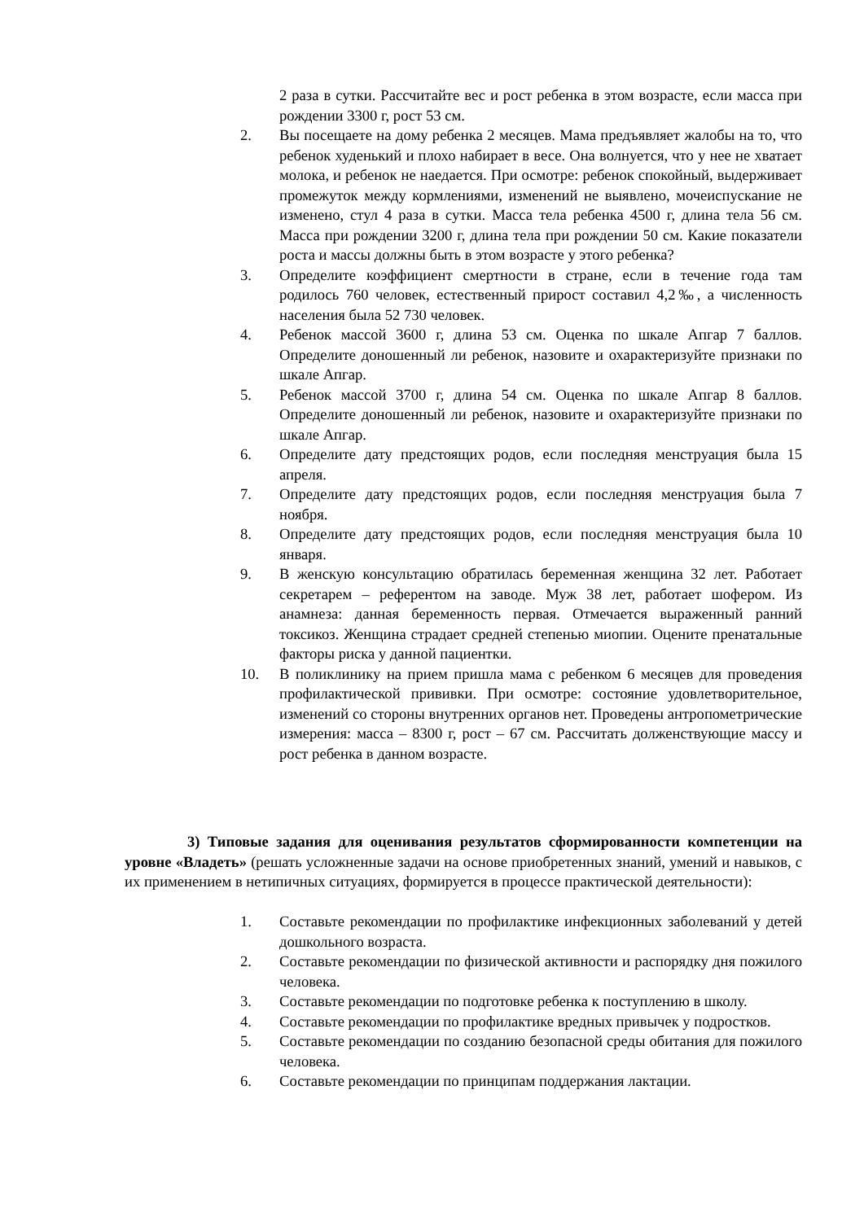2 раза в сутки. Рассчитайте вес и рост ребенка в этом возрасте, если масса при рождении 3300 г, рост 53 см.
2. Вы посещаете на дому ребенка 2 месяцев. Мама предъявляет жалобы на то, что ребенок худенький и плохо набирает в весе. Она волнуется, что у нее не хватает молока, и ребенок не наедается. При осмотре: ребенок спокойный, выдерживает промежуток между кормлениями, изменений не выявлено, мочеиспускание не изменено, стул 4 раза в сутки. Масса тела ребенка 4500 г, длина тела 56 см. Масса при рождении 3200 г, длина тела при рождении 50 см. Какие показатели роста и массы должны быть в этом возрасте у этого ребенка?
3. Определите коэффициент смертности в стране, если в течение года там родилось 760 человек, естественный прирост составил 4,2‰, а численность населения была 52 730 человек.
4. Ребенок массой 3600 г, длина 53 см. Оценка по шкале Апгар 7 баллов. Определите доношенный ли ребенок, назовите и охарактеризуйте признаки по шкале Апгар.
5. Ребенок массой 3700 г, длина 54 см. Оценка по шкале Апгар 8 баллов. Определите доношенный ли ребенок, назовите и охарактеризуйте признаки по шкале Апгар.
6. Определите дату предстоящих родов, если последняя менструация была 15 апреля.
7. Определите дату предстоящих родов, если последняя менструация была 7 ноября.
8. Определите дату предстоящих родов, если последняя менструация была 10 января.
9. В женскую консультацию обратилась беременная женщина 32 лет. Работает секретарем – референтом на заводе. Муж 38 лет, работает шофером. Из анамнеза: данная беременность первая. Отмечается выраженный ранний токсикоз. Женщина страдает средней степенью миопии. Оцените пренатальные факторы риска у данной пациентки.
10. В поликлинику на прием пришла мама с ребенком 6 месяцев для проведения профилактической прививки. При осмотре: состояние удовлетворительное, изменений со стороны внутренних органов нет. Проведены антропометрические измерения: масса – 8300 г, рост – 67 см. Рассчитать долженствующие массу и рост ребенка в данном возрасте.
3) Типовые задания для оценивания результатов сформированности компетенции на уровне «Владеть» (решать усложненные задачи на основе приобретенных знаний, умений и навыков, с их применением в нетипичных ситуациях, формируется в процессе практической деятельности):
1. Составьте рекомендации по профилактике инфекционных заболеваний у детей дошкольного возраста.
2. Составьте рекомендации по физической активности и распорядку дня пожилого человека.
3. Составьте рекомендации по подготовке ребенка к поступлению в школу.
4. Составьте рекомендации по профилактике вредных привычек у подростков.
5. Составьте рекомендации по созданию безопасной среды обитания для пожилого человека.
6. Составьте рекомендации по принципам поддержания лактации.